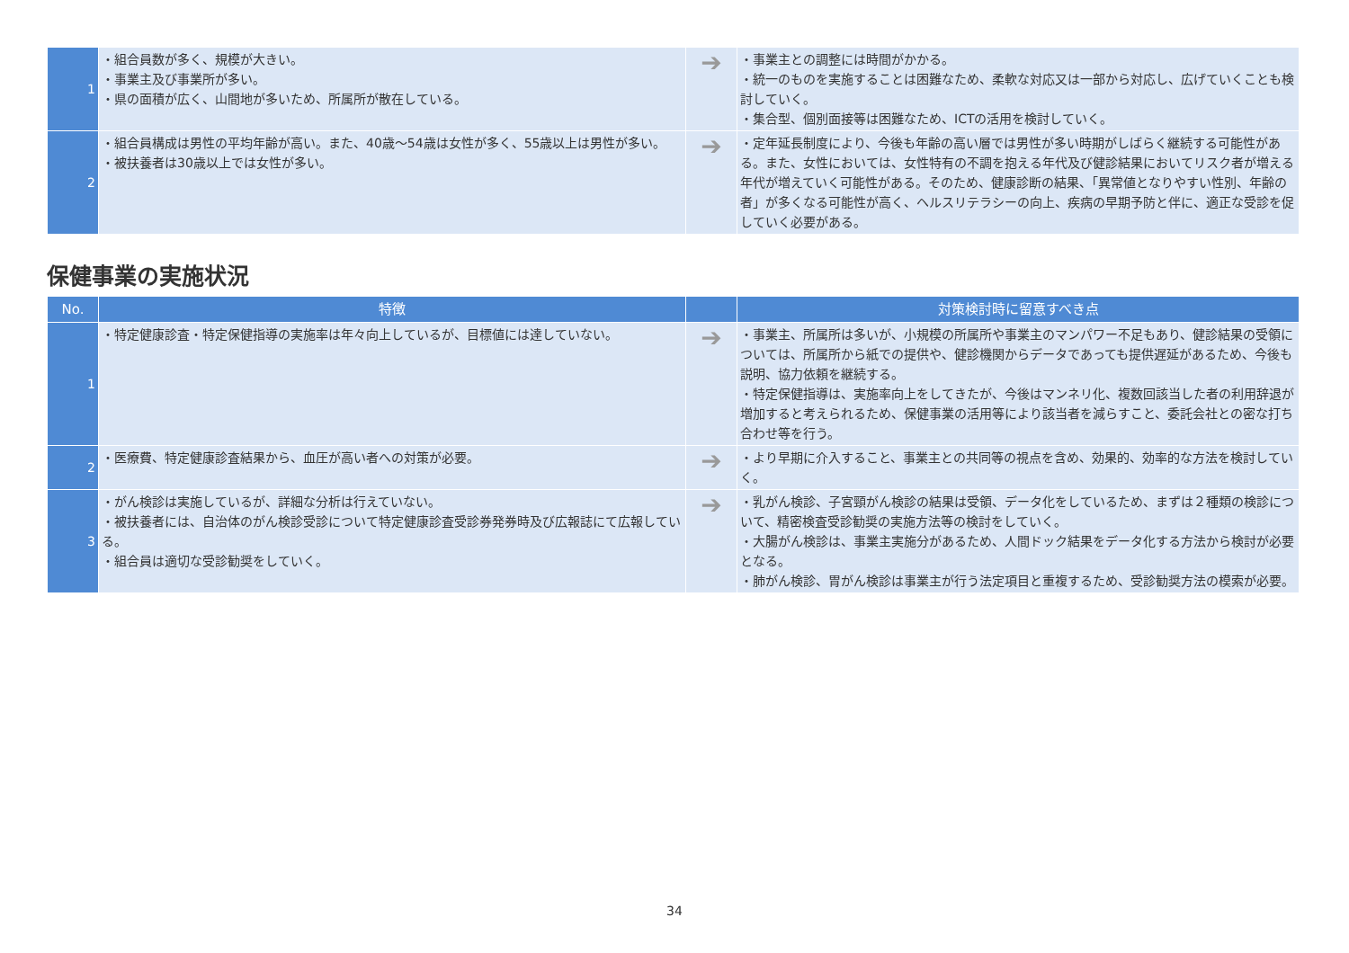| 1 | ・組合員数が多く、規模が大きい。 ・事業主及び事業所が多い。 ・県の面積が広く、山間地が多いため、所属所が散在している。 | ➔ | ・事業主との調整には時間がかかる。 ・統一のものを実施することは困難なため、柔軟な対応又は一部から対応し、広げていくことも検討していく。 ・集合型、個別面接等は困難なため、ICTの活用を検討していく。 |
| 2 | ・組合員構成は男性の平均年齢が高い。また、40歳～54歳は女性が多く、55歳以上は男性が多い。 ・被扶養者は30歳以上では女性が多い。 | ➔ | ・定年延長制度により、今後も年齢の高い層では男性が多い時期がしばらく継続する可能性がある。また、女性においては、女性特有の不調を抱える年代及び健診結果においてリスク者が増える年代が増えていく可能性がある。そのため、健康診断の結果、「異常値となりやすい性別、年齢の者」が多くなる可能性が高く、ヘルスリテラシーの向上、疾病の早期予防と伴に、適正な受診を促していく必要がある。 |
保健事業の実施状況
| No. | 特徴 | | 対策検討時に留意すべき点 |
| --- | --- | --- | --- |
| 1 | ・特定健康診査・特定保健指導の実施率は年々向上しているが、目標値には達していない。 | ➔ | ・事業主、所属所は多いが、小規模の所属所や事業主のマンパワー不足もあり、健診結果の受領については、所属所から紙での提供や、健診機関からデータであっても提供遅延があるため、今後も説明、協力依頼を継続する。 ・特定保健指導は、実施率向上をしてきたが、今後はマンネリ化、複数回該当した者の利用辞退が増加すると考えられるため、保健事業の活用等により該当者を減らすこと、委託会社との密な打ち合わせ等を行う。 |
| 2 | ・医療費、特定健康診査結果から、血圧が高い者への対策が必要。 | ➔ | ・より早期に介入すること、事業主との共同等の視点を含め、効果的、効率的な方法を検討していく。 |
| 3 | ・がん検診は実施しているが、詳細な分析は行えていない。 ・被扶養者には、自治体のがん検診受診について特定健康診査受診券発券時及び広報誌にて広報している。 ・組合員は適切な受診勧奨をしていく。 | ➔ | ・乳がん検診、子宮頸がん検診の結果は受領、データ化をしているため、まずは２種類の検診について、精密検査受診勧奨の実施方法等の検討をしていく。 ・大腸がん検診は、事業主実施分があるため、人間ドック結果をデータ化する方法から検討が必要となる。 ・肺がん検診、胃がん検診は事業主が行う法定項目と重複するため、受診勧奨方法の模索が必要。 |
34